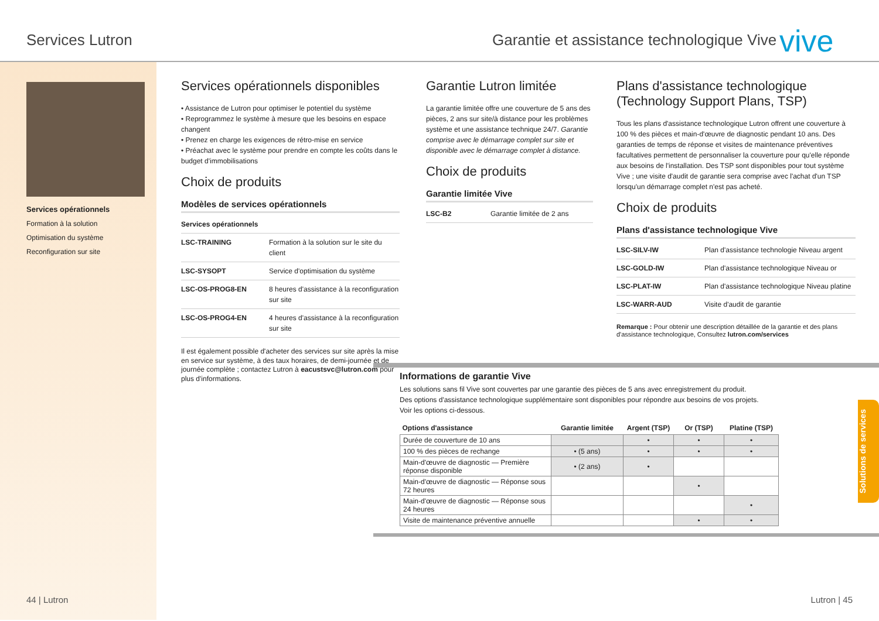Services Lutron
Garantie et assistance technologique Vive
vive
Services opérationnels
Formation à la solution
Optimisation du système
Reconfiguration sur site
44 | Lutron
Services opérationnels disponibles
• Assistance de Lutron pour optimiser le potentiel du système
• Reprogrammez le système à mesure que les besoins en espace changent
• Prenez en charge les exigences de rétro-mise en service
• Préachat avec le système pour prendre en compte les coûts dans le budget d'immobilisations
Choix de produits
Modèles de services opérationnels
| Services opérationnels | |
| LSC-TRAINING | Formation à la solution sur le site du client |
| LSC-SYSOPT | Service d'optimisation du système |
| LSC-OS-PROG8-EN | 8 heures d'assistance à la reconfiguration sur site |
| LSC-OS-PROG4-EN | 4 heures d'assistance à la reconfiguration sur site |
Il est également possible d'acheter des services sur site après la mise en service sur système, à des taux horaires, de demi-journée et de journée complète ; contactez Lutron à eacustsvc@lutron.com pour plus d'informations.
Garantie Lutron limitée
La garantie limitée offre une couverture de 5 ans des pièces, 2 ans sur site/à distance pour les problèmes système et une assistance technique 24/7. Garantie comprise avec le démarrage complet sur site et disponible avec le démarrage complet à distance.
Choix de produits
Garantie limitée Vive
| LSC-B2 | Garantie limitée de 2 ans |
Plans d'assistance technologique (Technology Support Plans, TSP)
Tous les plans d'assistance technologique Lutron offrent une couverture à 100 % des pièces et main-d'œuvre de diagnostic pendant 10 ans. Des garanties de temps de réponse et visites de maintenance préventives facultatives permettent de personnaliser la couverture pour qu'elle réponde aux besoins de l'installation. Des TSP sont disponibles pour tout système Vive ; une visite d'audit de garantie sera comprise avec l'achat d'un TSP lorsqu'un démarrage complet n'est pas acheté.
Choix de produits
Plans d'assistance technologique Vive
| LSC-SILV-IW | Plan d'assistance technologie Niveau argent |
| LSC-GOLD-IW | Plan d'assistance technologique Niveau or |
| LSC-PLAT-IW | Plan d'assistance technologique Niveau platine |
| LSC-WARR-AUD | Visite d'audit de garantie |
Remarque : Pour obtenir une description détaillée de la garantie et des plans d'assistance technologique, Consultez lutron.com/services
Informations de garantie Vive
Les solutions sans fil Vive sont couvertes par une garantie des pièces de 5 ans avec enregistrement du produit.
Des options d'assistance technologique supplémentaire sont disponibles pour répondre aux besoins de vos projets.
Voir les options ci-dessous.
| Options d'assistance | Garantie limitée | Argent (TSP) | Or (TSP) | Platine (TSP) |
| --- | --- | --- | --- | --- |
| Durée de couverture de 10 ans | | • | • | • |
| 100 % des pièces de rechange | • (5 ans) | • | • | • |
| Main-d'œuvre de diagnostic — Première réponse disponible | • (2 ans) | • | | |
| Main-d'œuvre de diagnostic — Réponse sous 72 heures | | | • | |
| Main-d'œuvre de diagnostic — Réponse sous 24 heures | | | | • |
| Visite de maintenance préventive annuelle | | | • | • |
Lutron | 45
Solutions de services